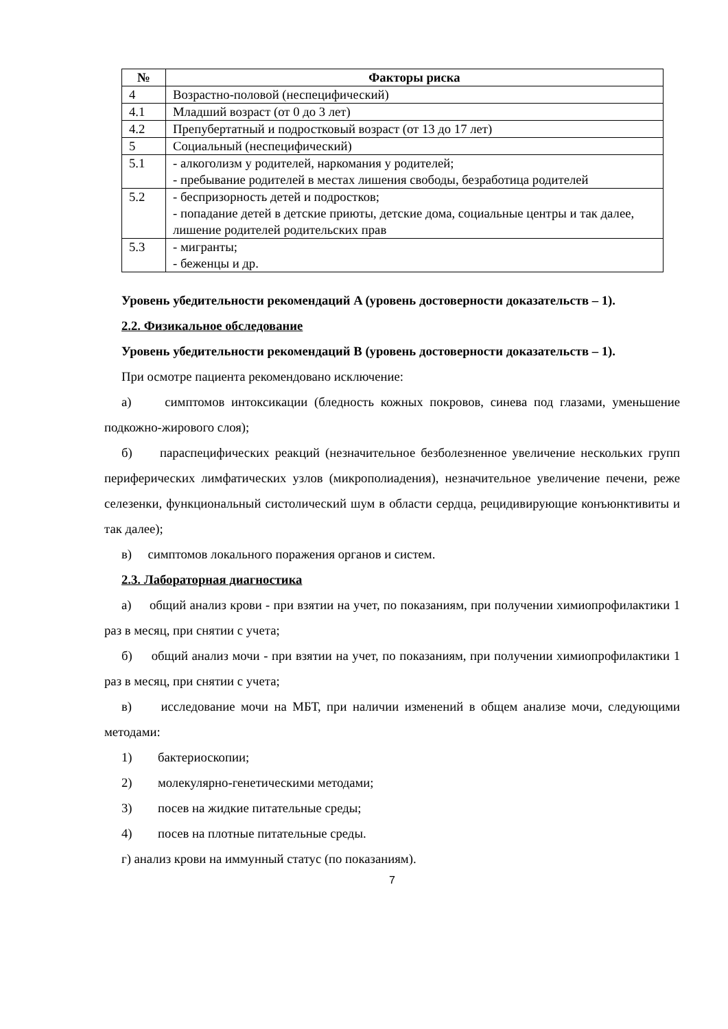| № | Факторы риска |
| --- | --- |
| 4 | Возрастно-половой (неспецифический) |
| 4.1 | Младший возраст (от 0 до 3 лет) |
| 4.2 | Препубертатный и подростковый возраст (от 13 до 17 лет) |
| 5 | Социальный (неспецифический) |
| 5.1 | - алкоголизм у родителей, наркомания у родителей; - пребывание родителей в местах лишения свободы, безработица родителей |
| 5.2 | - беспризорность детей и подростков; - попадание детей в детские приюты, детские дома, социальные центры и так далее, лишение родителей родительских прав |
| 5.3 | - мигранты; - беженцы и др. |
Уровень убедительности рекомендаций A (уровень достоверности доказательств – 1).
2.2. Физикальное обследование
Уровень убедительности рекомендаций B (уровень достоверности доказательств – 1).
При осмотре пациента рекомендовано исключение:
а) симптомов интоксикации (бледность кожных покровов, синева под глазами, уменьшение подкожно-жирового слоя);
б) параспецифических реакций (незначительное безболезненное увеличение нескольких групп периферических лимфатических узлов (микрополиадения), незначительное увеличение печени, реже селезенки, функциональный систолический шум в области сердца, рецидивирующие конъюнктивиты и так далее);
в) симптомов локального поражения органов и систем.
2.3. Лабораторная диагностика
а) общий анализ крови - при взятии на учет, по показаниям, при получении химиопрофилактики 1 раз в месяц, при снятии с учета;
б) общий анализ мочи - при взятии на учет, по показаниям, при получении химиопрофилактики 1 раз в месяц, при снятии с учета;
в) исследование мочи на МБТ, при наличии изменений в общем анализе мочи, следующими методами:
1) бактериоскопии;
2) молекулярно-генетическими методами;
3) посев на жидкие питательные среды;
4) посев на плотные питательные среды.
г) анализ крови на иммунный статус (по показаниям).
7